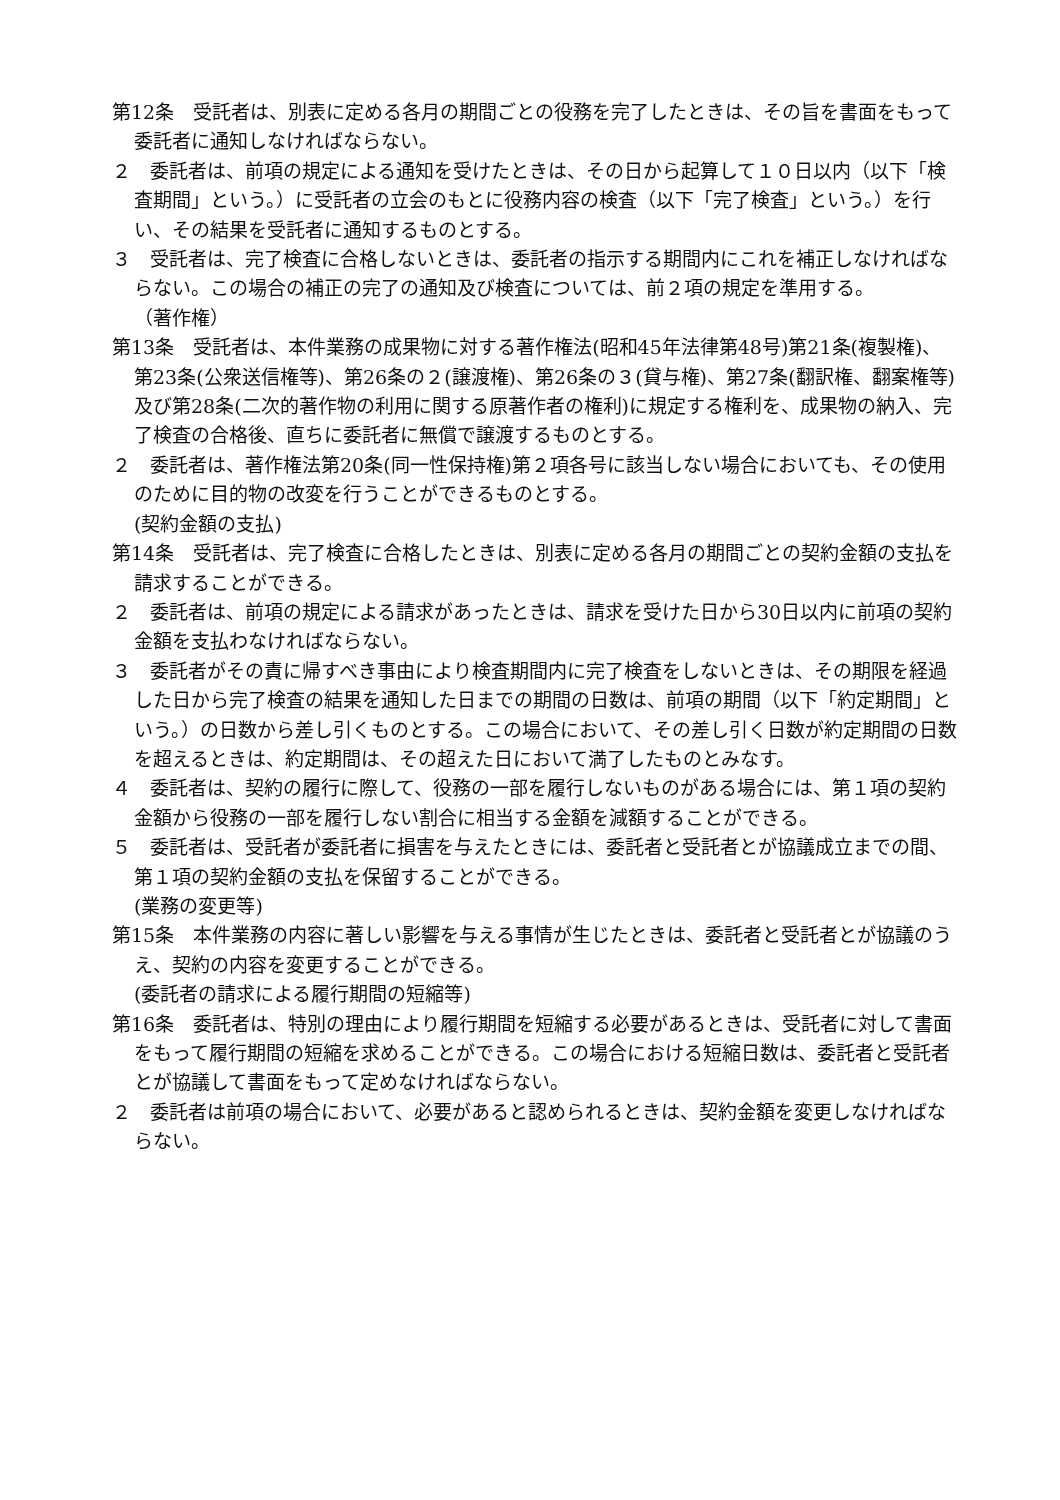第12条　受託者は、別表に定める各月の期間ごとの役務を完了したときは、その旨を書面をもって委託者に通知しなければならない。
２　委託者は、前項の規定による通知を受けたときは、その日から起算して１０日以内（以下「検査期間」という。）に受託者の立会のもとに役務内容の検査（以下「完了検査」という。）を行い、その結果を受託者に通知するものとする。
３　受託者は、完了検査に合格しないときは、委託者の指示する期間内にこれを補正しなければならない。この場合の補正の完了の通知及び検査については、前２項の規定を準用する。
（著作権）
第13条　受託者は、本件業務の成果物に対する著作権法(昭和45年法律第48号)第21条(複製権)、第23条(公衆送信権等)、第26条の２(譲渡権)、第26条の３(貸与権)、第27条(翻訳権、翻案権等)及び第28条(二次的著作物の利用に関する原著作者の権利)に規定する権利を、成果物の納入、完了検査の合格後、直ちに委託者に無償で譲渡するものとする。
２　委託者は、著作権法第20条(同一性保持権)第２項各号に該当しない場合においても、その使用のために目的物の改変を行うことができるものとする。
(契約金額の支払)
第14条　受託者は、完了検査に合格したときは、別表に定める各月の期間ごとの契約金額の支払を請求することができる。
２　委託者は、前項の規定による請求があったときは、請求を受けた日から30日以内に前項の契約金額を支払わなければならない。
３　委託者がその責に帰すべき事由により検査期間内に完了検査をしないときは、その期限を経過した日から完了検査の結果を通知した日までの期間の日数は、前項の期間（以下「約定期間」という。）の日数から差し引くものとする。この場合において、その差し引く日数が約定期間の日数を超えるときは、約定期間は、その超えた日において満了したものとみなす。
４　委託者は、契約の履行に際して、役務の一部を履行しないものがある場合には、第１項の契約金額から役務の一部を履行しない割合に相当する金額を減額することができる。
５　委託者は、受託者が委託者に損害を与えたときには、委託者と受託者とが協議成立までの間、第１項の契約金額の支払を保留することができる。
(業務の変更等)
第15条　本件業務の内容に著しい影響を与える事情が生じたときは、委託者と受託者とが協議のうえ、契約の内容を変更することができる。
(委託者の請求による履行期間の短縮等)
第16条　委託者は、特別の理由により履行期間を短縮する必要があるときは、受託者に対して書面をもって履行期間の短縮を求めることができる。この場合における短縮日数は、委託者と受託者とが協議して書面をもって定めなければならない。
２　委託者は前項の場合において、必要があると認められるときは、契約金額を変更しなければならない。